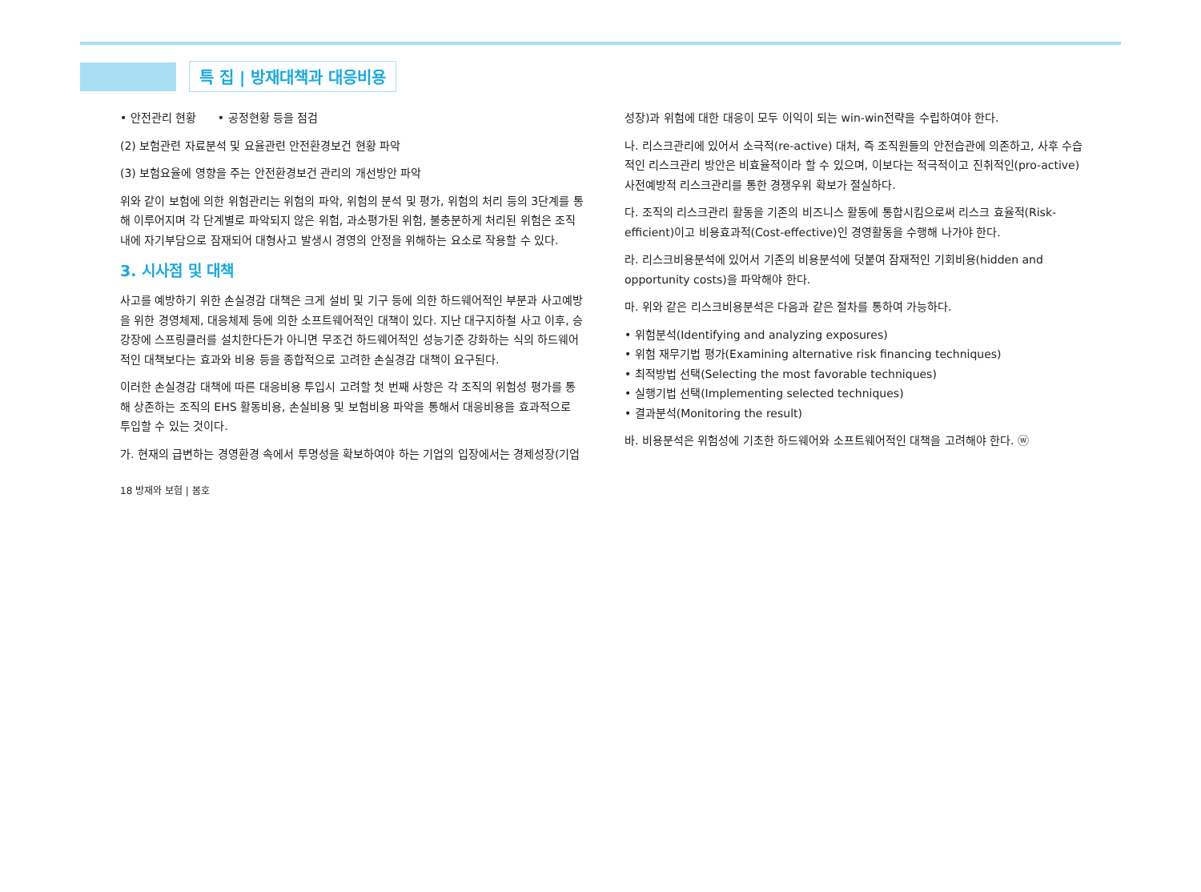특 집 | 방재대책과 대응비용
• 안전관리 현황 • 공정현황 등을 점검
(2) 보험관련 자료분석 및 요율관련 안전환경보건 현황 파악
(3) 보험요율에 영향을 주는 안전환경보건 관리의 개선방안 파악
위와 같이 보험에 의한 위험관리는 위험의 파악, 위험의 분석 및 평가, 위험의 처리 등의 3단계를 통해 이루어지며 각 단계별로 파악되지 않은 위험, 과소평가된 위험, 불충분하게 처리된 위험은 조직 내에 자기부담으로 잠재되어 대형사고 발생시 경영의 안정을 위해하는 요소로 작용할 수 있다.
3. 시사점 및 대책
사고를 예방하기 위한 손실경감 대책은 크게 설비 및 기구 등에 의한 하드웨어적인 부분과 사고예방을 위한 경영체제, 대응체제 등에 의한 소프트웨어적인 대책이 있다. 지난 대구지하철 사고 이후, 승강장에 스프링클러를 설치한다든가 아니면 무조건 하드웨어적인 성능기준 강화하는 식의 하드웨어적인 대책보다는 효과와 비용 등을 종합적으로 고려한 손실경감 대책이 요구된다.
이러한 손실경감 대책에 따른 대응비용 투입시 고려할 첫 번째 사항은 각 조직의 위험성 평가를 통해 상존하는 조직의 EHS 활동비용, 손실비용 및 보험비용 파악을 통해서 대응비용을 효과적으로 투입할 수 있는 것이다.
가. 현재의 급변하는 경영환경 속에서 투명성을 확보하여야 하는 기업의 입장에서는 경제성장(기업
성장)과 위험에 대한 대응이 모두 이익이 되는 win-win전략을 수립하여야 한다.
나. 리스크관리에 있어서 소극적(re-active) 대처, 즉 조직원들의 안전습관에 의존하고, 사후 수습적인 리스크관리 방안은 비효율적이라 할 수 있으며, 이보다는 적극적이고 진취적인(pro-active) 사전예방적 리스크관리를 통한 경쟁우위 확보가 절실하다.
다. 조직의 리스크관리 활동을 기존의 비즈니스 활동에 통합시킴으로써 리스크 효율적(Risk-efficient)이고 비용효과적(Cost-effective)인 경영활동을 수행해 나가야 한다.
라. 리스크비용분석에 있어서 기존의 비용분석에 덧붙여 잠재적인 기회비용(hidden and opportunity costs)을 파악해야 한다.
마. 위와 같은 리스크비용분석은 다음과 같은 절차를 통하여 가능하다.
• 위험분석(Identifying and analyzing exposures)
• 위험 재무기법 평가(Examining alternative risk financing techniques)
• 최적방법 선택(Selecting the most favorable techniques)
• 실행기법 선택(Implementing selected techniques)
• 결과분석(Monitoring the result)
바. 비용분석은 위험성에 기초한 하드웨어와 소프트웨어적인 대책을 고려해야 한다. ⓦ
18 방재와 보험 | 봄호